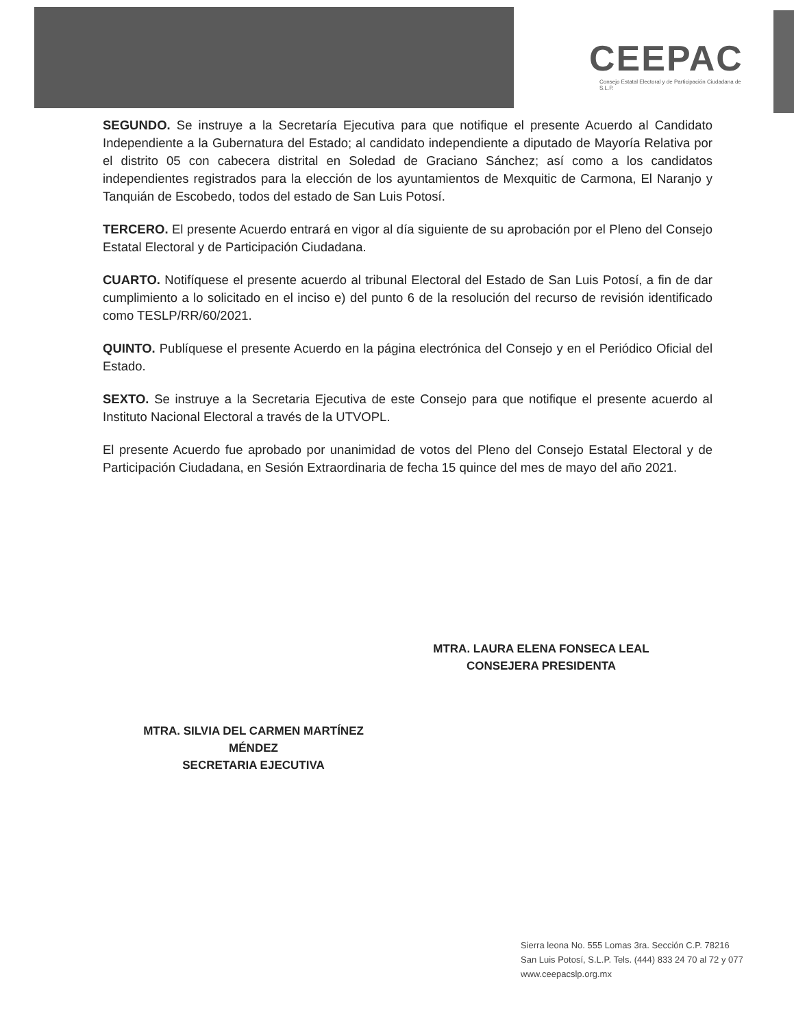CEEPAC
Consejo Estatal Electoral y de Participación Ciudadana de S.L.P.
SEGUNDO. Se instruye a la Secretaría Ejecutiva para que notifique el presente Acuerdo al Candidato Independiente a la Gubernatura del Estado; al candidato independiente a diputado de Mayoría Relativa por el distrito 05 con cabecera distrital en Soledad de Graciano Sánchez; así como a los candidatos independientes registrados para la elección de los ayuntamientos de Mexquitic de Carmona, El Naranjo y Tanquián de Escobedo, todos del estado de San Luis Potosí.
TERCERO. El presente Acuerdo entrará en vigor al día siguiente de su aprobación por el Pleno del Consejo Estatal Electoral y de Participación Ciudadana.
CUARTO. Notifíquese el presente acuerdo al tribunal Electoral del Estado de San Luis Potosí, a fin de dar cumplimiento a lo solicitado en el inciso e) del punto 6 de la resolución del recurso de revisión identificado como TESLP/RR/60/2021.
QUINTO. Publíquese el presente Acuerdo en la página electrónica del Consejo y en el Periódico Oficial del Estado.
SEXTO. Se instruye a la Secretaria Ejecutiva de este Consejo para que notifique el presente acuerdo al Instituto Nacional Electoral a través de la UTVOPL.
El presente Acuerdo fue aprobado por unanimidad de votos del Pleno del Consejo Estatal Electoral y de Participación Ciudadana, en Sesión Extraordinaria de fecha 15 quince del mes de mayo del año 2021.
MTRA. LAURA ELENA FONSECA LEAL
CONSEJERA PRESIDENTA
MTRA. SILVIA DEL CARMEN MARTÍNEZ
MÉNDEZ
SECRETARIA EJECUTIVA
Sierra leona No. 555 Lomas 3ra. Sección C.P. 78216
San Luis Potosí, S.L.P. Tels. (444) 833 24 70 al 72 y 077
www.ceepacslp.org.mx